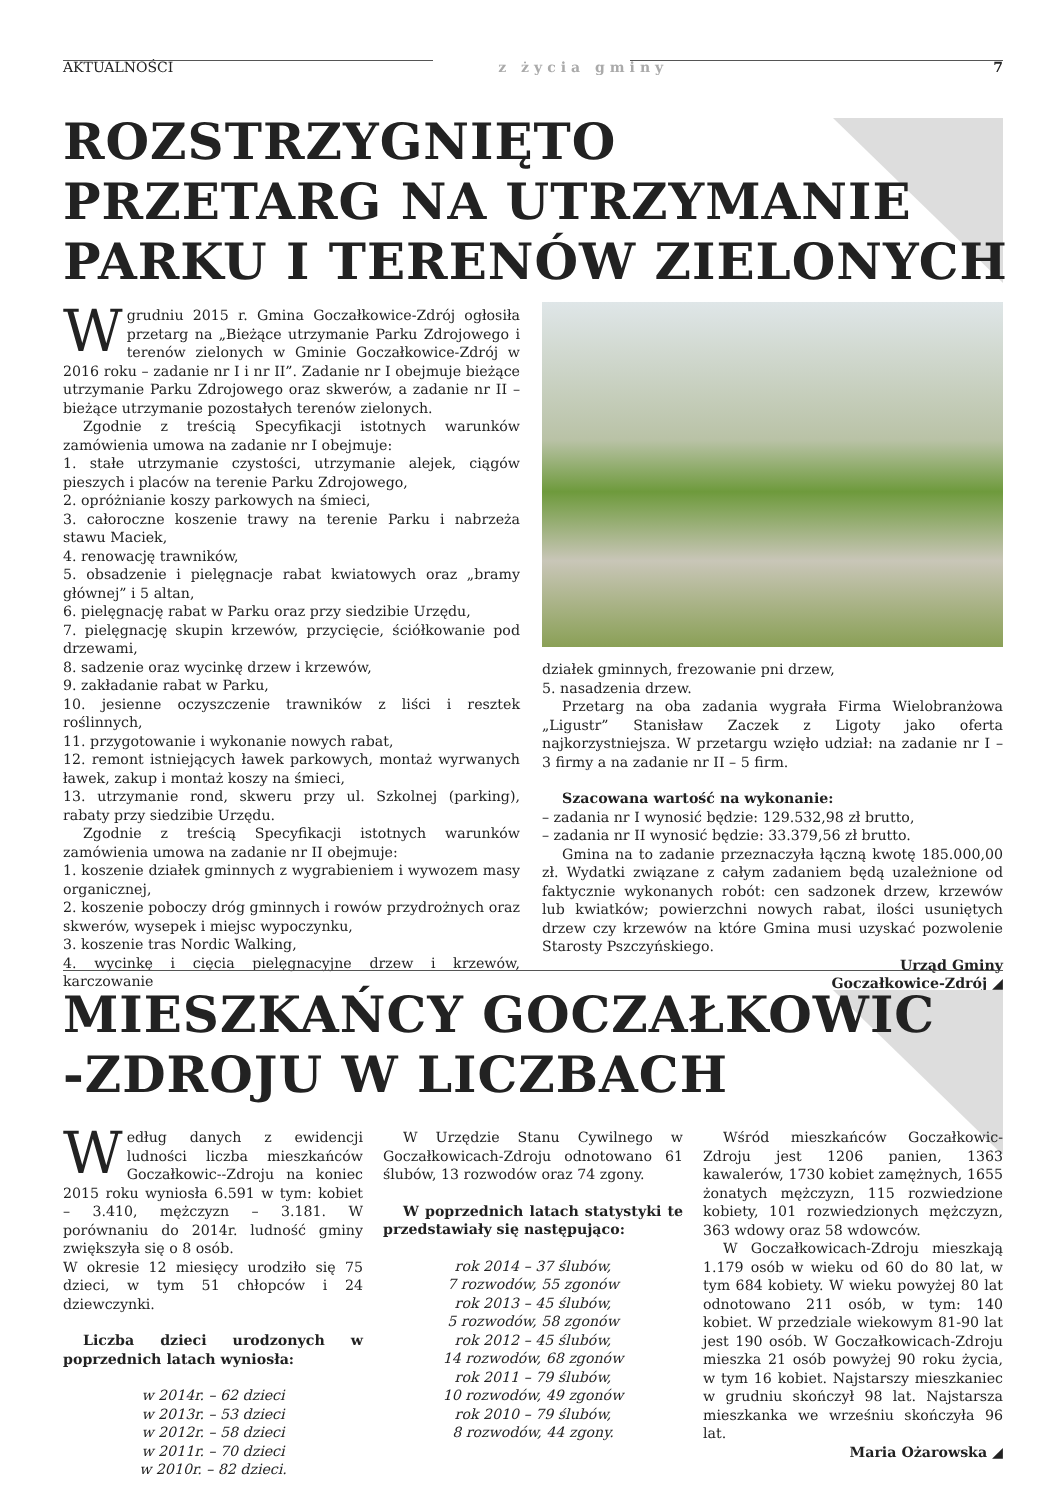AKTUALNOŚCI z życia gminy 7
ROZSTRZYGNIĘTO
PRZETARG NA UTRZYMANIE
PARKU I TERENÓW ZIELONYCH
Wgrudniu 2015 r. Gmina Goczałkowice-Zdrój ogłosiła przetarg na „Bieżące utrzymanie Parku Zdrojowego i terenów zielonych w Gminie Goczałkowice-Zdrój w 2016 roku – zadanie nr I i nr II”. Zadanie nr I obejmuje bieżące utrzymanie Parku Zdrojowego oraz skwerów, a zadanie nr II – bieżące utrzymanie pozostałych terenów zielonych.
Zgodnie z treścią Specyfikacji istotnych warunków zamówienia umowa na zadanie nr I obejmuje:
1. stałe utrzymanie czystości, utrzymanie alejek, ciągów pieszych i placów na terenie Parku Zdrojowego,
2. opróżnianie koszy parkowych na śmieci,
3. całoroczne koszenie trawy na terenie Parku i nabrzeża stawu Maciek,
4. renowację trawników,
5. obsadzenie i pielęgnacje rabat kwiatowych oraz „bramy głównej” i 5 altan,
6. pielęgnację rabat w Parku oraz przy siedzibie Urzędu,
7. pielęgnację skupin krzewów, przycięcie, ściółkowanie pod drzewami,
8. sadzenie oraz wycinkę drzew i krzewów,
9. zakładanie rabat w Parku,
10. jesienne oczyszczenie trawników z liści i resztek roślinnych,
11. przygotowanie i wykonanie nowych rabat,
12. remont istniejących ławek parkowych, montaż wyrwanych ławek, zakup i montaż koszy na śmieci,
13. utrzymanie rond, skweru przy ul. Szkolnej (parking), rabaty przy siedzibie Urzędu.
Zgodnie z treścią Specyfikacji istotnych warunków zamówienia umowa na zadanie nr II obejmuje:
1. koszenie działek gminnych z wygrabieniem i wywozem masy organicznej,
2. koszenie poboczy dróg gminnych i rowów przydrożnych oraz skwerów, wysepek i miejsc wypoczynku,
3. koszenie tras Nordic Walking,
4. wycinkę i cięcia pielęgnacyjne drzew i krzewów, karczowanie
działek gminnych, frezowanie pni drzew,
5. nasadzenia drzew.
Przetarg na oba zadania wygrała Firma Wielobranżowa „Ligustr” Stanisław Zaczek z Ligoty jako oferta najkorzystniejsza. W przetargu wzięło udział: na zadanie nr I – 3 firmy a na zadanie nr II – 5 firm.
Szacowana wartość na wykonanie:
– zadania nr I wynosić będzie: 129.532,98 zł brutto,
– zadania nr II wynosić będzie: 33.379,56 zł brutto.
Gmina na to zadanie przeznaczyła łączną kwotę 185.000,00 zł. Wydatki związane z całym zadaniem będą uzależnione od faktycznie wykonanych robót: cen sadzonek drzew, krzewów lub kwiatków; powierzchni nowych rabat, ilości usuniętych drzew czy krzewów na które Gmina musi uzyskać pozwolenie Starosty Pszczyńskiego.
Urząd Gminy
Goczałkowice-Zdrój ◢
MIESZKAŃCY GOCZAŁKOWIC
-ZDROJU W LICZBACH
Według danych z ewidencji ludności liczba mieszkańców Goczałkowic--Zdroju na koniec 2015 roku wyniosła 6.591 w tym: kobiet – 3.410, mężczyzn – 3.181. W porównaniu do 2014r. ludność gminy zwiększyła się o 8 osób.
W okresie 12 miesięcy urodziło się 75 dzieci, w tym 51 chłopców i 24 dziewczynki.
Liczba dzieci urodzonych w poprzednich latach wyniosła:
w 2014r. – 62 dzieci
w 2013r. – 53 dzieci
w 2012r. – 58 dzieci
w 2011r. – 70 dzieci
w 2010r. – 82 dzieci.
W Urzędzie Stanu Cywilnego w Goczałkowicach-Zdroju odnotowano 61 ślubów, 13 rozwodów oraz 74 zgony.
W poprzednich latach statystyki te przedstawiały się następująco:
rok 2014 – 37 ślubów,
7 rozwodów, 55 zgonów
rok 2013 – 45 ślubów,
5 rozwodów, 58 zgonów
rok 2012 – 45 ślubów,
14 rozwodów, 68 zgonów
rok 2011 – 79 ślubów,
10 rozwodów, 49 zgonów
rok 2010 – 79 ślubów,
8 rozwodów, 44 zgony.
Wśród mieszkańców Goczałkowic-Zdroju jest 1206 panien, 1363 kawalerów, 1730 kobiet zamężnych, 1655 żonatych mężczyzn, 115 rozwiedzione kobiety, 101 rozwiedzionych mężczyzn, 363 wdowy oraz 58 wdowców.
W Goczałkowicach-Zdroju mieszkają 1.179 osób w wieku od 60 do 80 lat, w tym 684 kobiety. W wieku powyżej 80 lat odnotowano 211 osób, w tym: 140 kobiet. W przedziale wiekowym 81-90 lat jest 190 osób. W Goczałkowicach-Zdroju mieszka 21 osób powyżej 90 roku życia, w tym 16 kobiet. Najstarszy mieszkaniec w grudniu skończył 98 lat. Najstarsza mieszkanka we wrześniu skończyła 96 lat.
Maria Ożarowska ◢